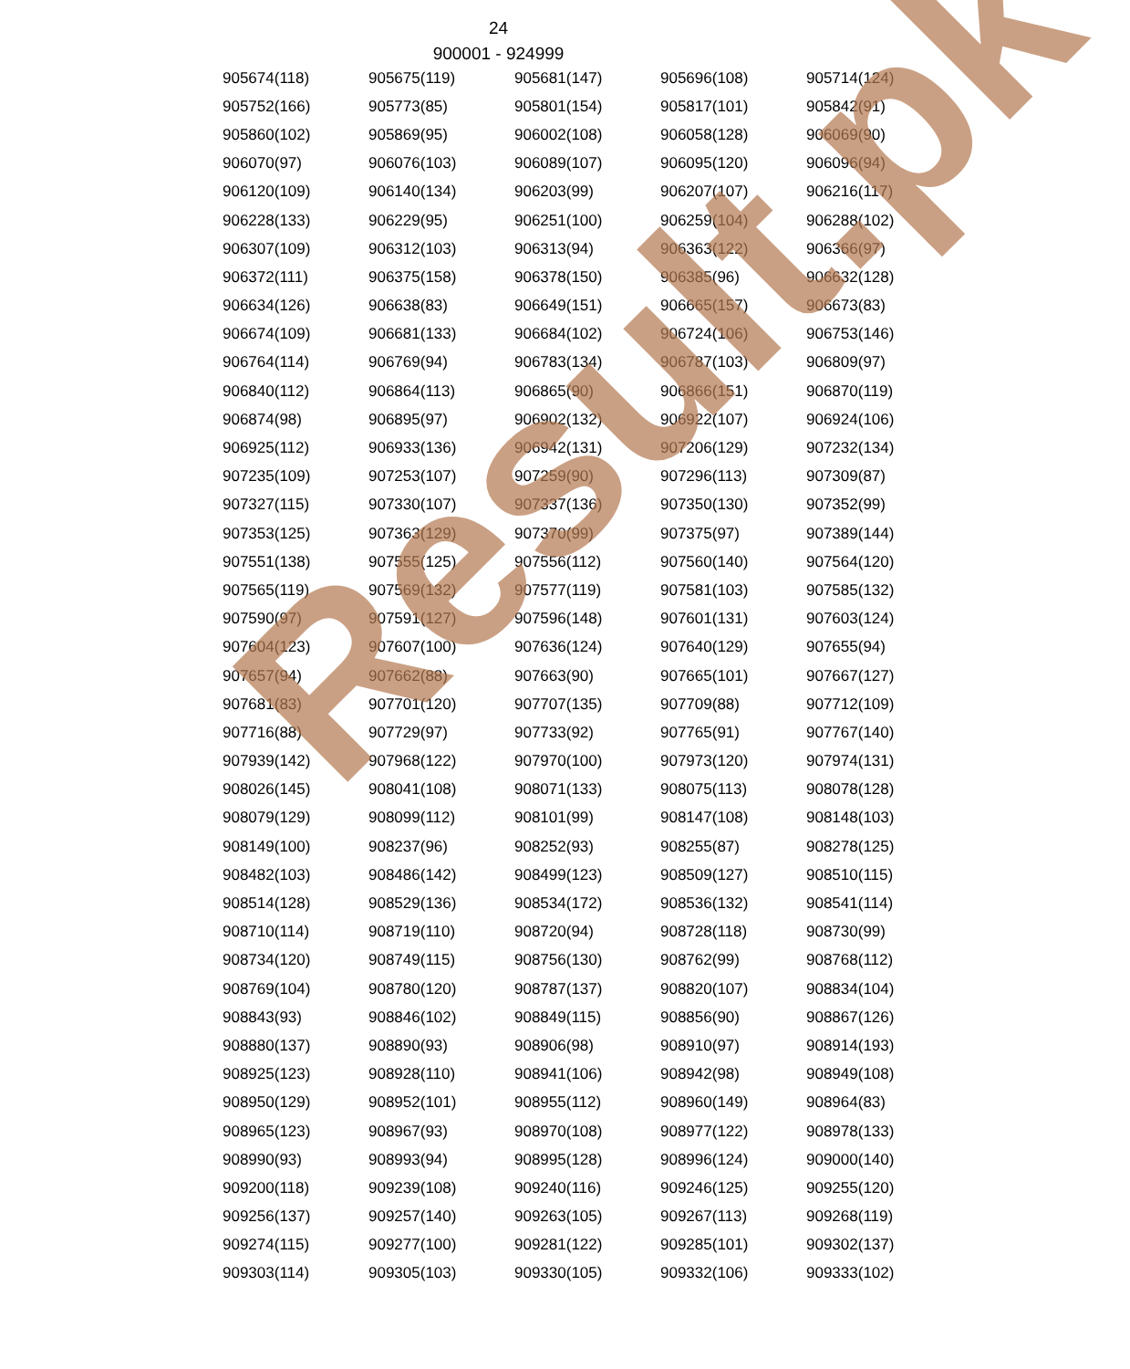Result.pk
24
900001 - 924999
| 905674(118) | 905675(119) | 905681(147) | 905696(108) | 905714(124) |
| 905752(166) | 905773(85) | 905801(154) | 905817(101) | 905842(91) |
| 905860(102) | 905869(95) | 906002(108) | 906058(128) | 906069(90) |
| 906070(97) | 906076(103) | 906089(107) | 906095(120) | 906096(94) |
| 906120(109) | 906140(134) | 906203(99) | 906207(107) | 906216(117) |
| 906228(133) | 906229(95) | 906251(100) | 906259(104) | 906288(102) |
| 906307(109) | 906312(103) | 906313(94) | 906363(122) | 906366(97) |
| 906372(111) | 906375(158) | 906378(150) | 906385(96) | 906632(128) |
| 906634(126) | 906638(83) | 906649(151) | 906665(157) | 906673(83) |
| 906674(109) | 906681(133) | 906684(102) | 906724(106) | 906753(146) |
| 906764(114) | 906769(94) | 906783(134) | 906787(103) | 906809(97) |
| 906840(112) | 906864(113) | 906865(90) | 906866(151) | 906870(119) |
| 906874(98) | 906895(97) | 906902(132) | 906922(107) | 906924(106) |
| 906925(112) | 906933(136) | 906942(131) | 907206(129) | 907232(134) |
| 907235(109) | 907253(107) | 907259(90) | 907296(113) | 907309(87) |
| 907327(115) | 907330(107) | 907337(136) | 907350(130) | 907352(99) |
| 907353(125) | 907363(129) | 907370(99) | 907375(97) | 907389(144) |
| 907551(138) | 907555(125) | 907556(112) | 907560(140) | 907564(120) |
| 907565(119) | 907569(132) | 907577(119) | 907581(103) | 907585(132) |
| 907590(97) | 907591(127) | 907596(148) | 907601(131) | 907603(124) |
| 907604(123) | 907607(100) | 907636(124) | 907640(129) | 907655(94) |
| 907657(94) | 907662(88) | 907663(90) | 907665(101) | 907667(127) |
| 907681(83) | 907701(120) | 907707(135) | 907709(88) | 907712(109) |
| 907716(88) | 907729(97) | 907733(92) | 907765(91) | 907767(140) |
| 907939(142) | 907968(122) | 907970(100) | 907973(120) | 907974(131) |
| 908026(145) | 908041(108) | 908071(133) | 908075(113) | 908078(128) |
| 908079(129) | 908099(112) | 908101(99) | 908147(108) | 908148(103) |
| 908149(100) | 908237(96) | 908252(93) | 908255(87) | 908278(125) |
| 908482(103) | 908486(142) | 908499(123) | 908509(127) | 908510(115) |
| 908514(128) | 908529(136) | 908534(172) | 908536(132) | 908541(114) |
| 908710(114) | 908719(110) | 908720(94) | 908728(118) | 908730(99) |
| 908734(120) | 908749(115) | 908756(130) | 908762(99) | 908768(112) |
| 908769(104) | 908780(120) | 908787(137) | 908820(107) | 908834(104) |
| 908843(93) | 908846(102) | 908849(115) | 908856(90) | 908867(126) |
| 908880(137) | 908890(93) | 908906(98) | 908910(97) | 908914(193) |
| 908925(123) | 908928(110) | 908941(106) | 908942(98) | 908949(108) |
| 908950(129) | 908952(101) | 908955(112) | 908960(149) | 908964(83) |
| 908965(123) | 908967(93) | 908970(108) | 908977(122) | 908978(133) |
| 908990(93) | 908993(94) | 908995(128) | 908996(124) | 909000(140) |
| 909200(118) | 909239(108) | 909240(116) | 909246(125) | 909255(120) |
| 909256(137) | 909257(140) | 909263(105) | 909267(113) | 909268(119) |
| 909274(115) | 909277(100) | 909281(122) | 909285(101) | 909302(137) |
| 909303(114) | 909305(103) | 909330(105) | 909332(106) | 909333(102) |